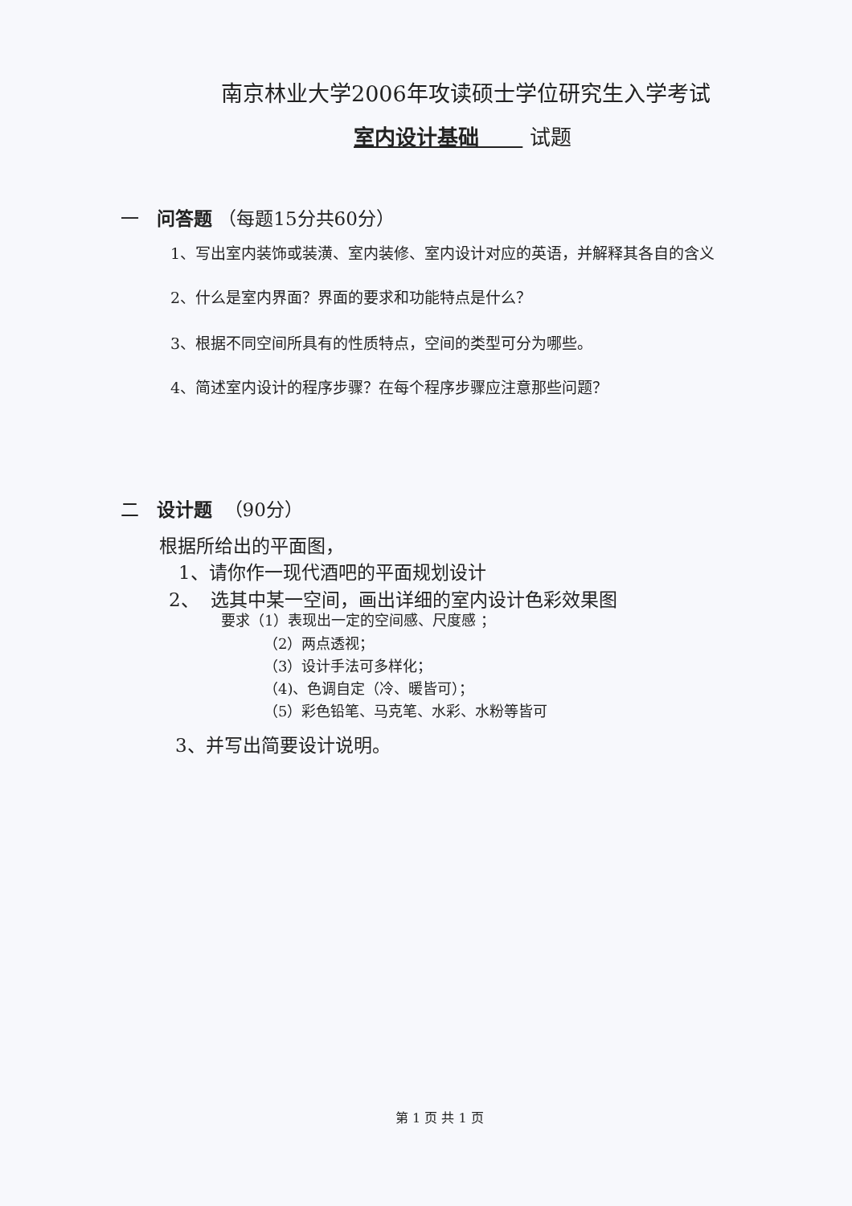南京林业大学2006年攻读硕士学位研究生入学考试
室内设计基础 试题
一 问答题 （每题15分共60分）
1、写出室内装饰或装潢、室内装修、室内设计对应的英语，并解释其各自的含义
2、什么是室内界面？界面的要求和功能特点是什么？
3、根据不同空间所具有的性质特点，空间的类型可分为哪些。
4、简述室内设计的程序步骤？在每个程序步骤应注意那些问题？
二 设计题 （90分）
根据所给出的平面图，
1、请你作一现代酒吧的平面规划设计
2、 选其中某一空间，画出详细的室内设计色彩效果图
要求（1）表现出一定的空间感、尺度感 ；
（2）两点透视；
（3）设计手法可多样化；
（4)、色调自定（冷、暖皆可）；
（5）彩色铅笔、马克笔、水彩、水粉等皆可
3、并写出简要设计说明。
第 1 页 共 1 页